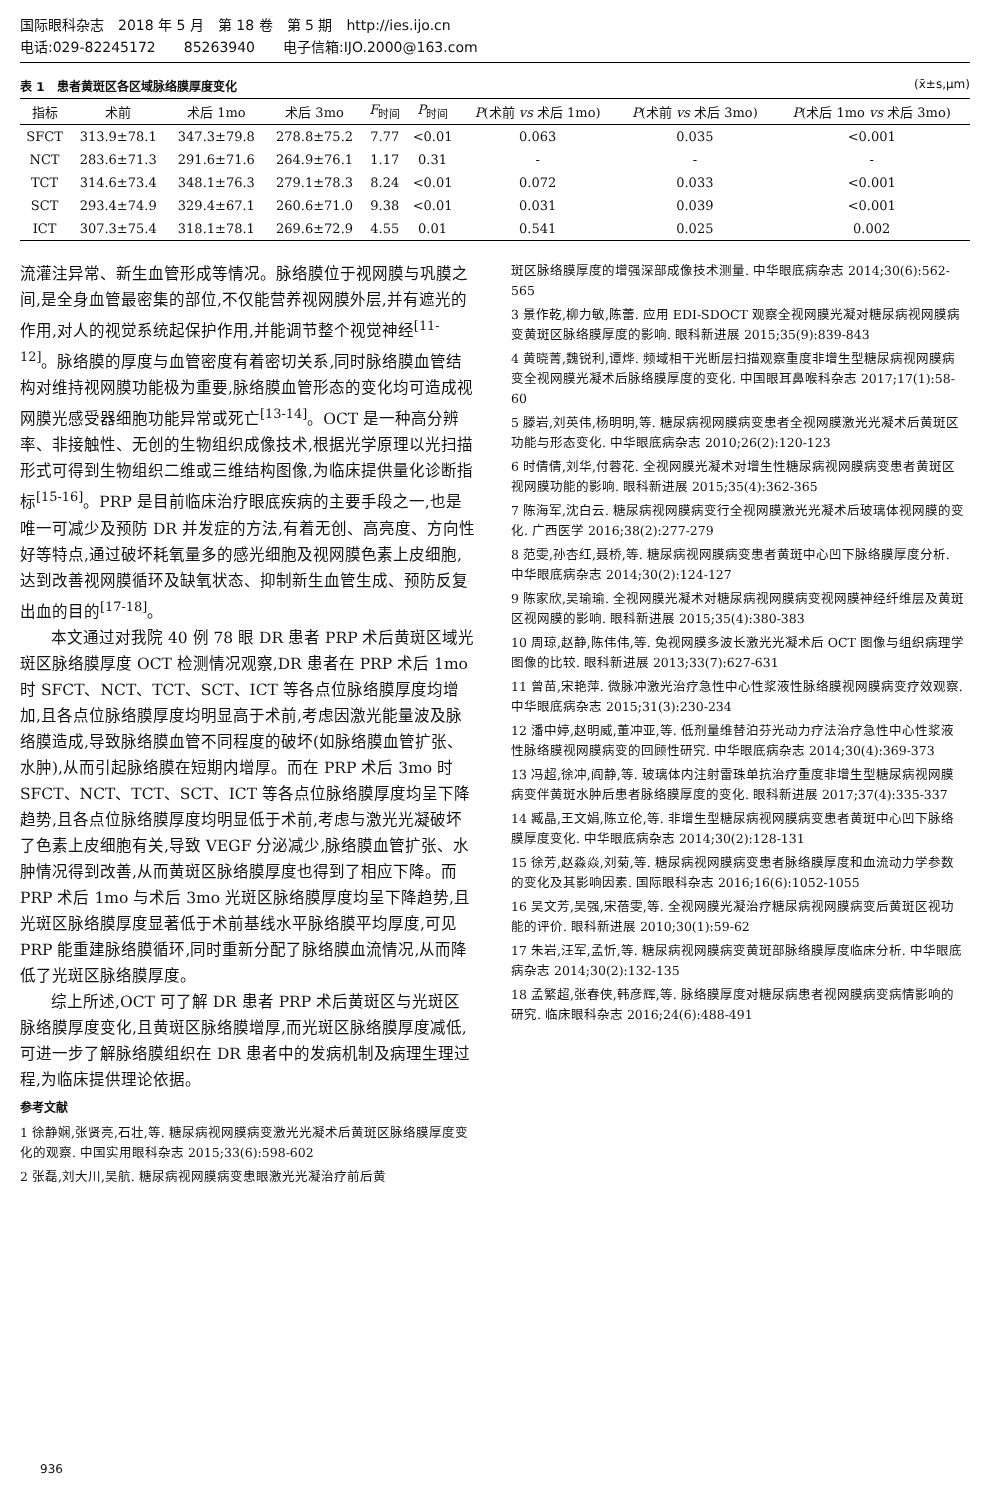国际眼科杂志　2018 年 5 月　第 18 卷　第 5 期　http://ies.ijo.cn
电话:029-82245172　　85263940　　电子信箱:IJO.2000@163.com
表 1　患者黄斑区各区域脉络膜厚度变化 (x̄±s,μm)
| 指标 | 术前 | 术后 1mo | 术后 3mo | F<sub>时间</sub> | P<sub>时间</sub> | P (术前 vs 术后 1mo) | P (术前 vs 术后 3mo) | P (术后 1mo vs 术后 3mo) |
| --- | --- | --- | --- | --- | --- | --- | --- | --- |
| SFCT | 313.9±78.1 | 347.3±79.8 | 278.8±75.2 | 7.77 | <0.01 | 0.063 | 0.035 | <0.001 |
| NCT | 283.6±71.3 | 291.6±71.6 | 264.9±76.1 | 1.17 | 0.31 | - | - | - |
| TCT | 314.6±73.4 | 348.1±76.3 | 279.1±78.3 | 8.24 | <0.01 | 0.072 | 0.033 | <0.001 |
| SCT | 293.4±74.9 | 329.4±67.1 | 260.6±71.0 | 9.38 | <0.01 | 0.031 | 0.039 | <0.001 |
| ICT | 307.3±75.4 | 318.1±78.1 | 269.6±72.9 | 4.55 | 0.01 | 0.541 | 0.025 | 0.002 |
流灌注异常、新生血管形成等情况。脉络膜位于视网膜与巩膜之间,是全身血管最密集的部位,不仅能营养视网膜外层,并有遮光的作用,对人的视觉系统起保护作用,并能调节整个视觉神经<sup>[11-12]</sup>。脉络膜的厚度与血管密度有着密切关系,同时脉络膜血管结构对维持视网膜功能极为重要,脉络膜血管形态的变化均可造成视网膜光感受器细胞功能异常或死亡<sup>[13-14]</sup>。OCT 是一种高分辨率、非接触性、无创的生物组织成像技术,根据光学原理以光扫描形式可得到生物组织二维或三维结构图像,为临床提供量化诊断指标<sup>[15-16]</sup>。PRP 是目前临床治疗眼底疾病的主要手段之一,也是唯一可减少及预防 DR 并发症的方法,有着无创、高亮度、方向性好等特点,通过破坏耗氧量多的感光细胞及视网膜色素上皮细胞,达到改善视网膜循环及缺氧状态、抑制新生血管生成、预防反复出血的目的<sup>[17-18]</sup>。
本文通过对我院 40 例 78 眼 DR 患者 PRP 术后黄斑区域光斑区脉络膜厚度 OCT 检测情况观察,DR 患者在 PRP 术后 1mo 时 SFCT、NCT、TCT、SCT、ICT 等各点位脉络膜厚度均增加,且各点位脉络膜厚度均明显高于术前,考虑因激光能量波及脉络膜造成,导致脉络膜血管不同程度的破坏(如脉络膜血管扩张、水肿),从而引起脉络膜在短期内增厚。而在 PRP 术后 3mo 时 SFCT、NCT、TCT、SCT、ICT 等各点位脉络膜厚度均呈下降趋势,且各点位脉络膜厚度均明显低于术前,考虑与激光光凝破坏了色素上皮细胞有关,导致 VEGF 分泌减少,脉络膜血管扩张、水肿情况得到改善,从而黄斑区脉络膜厚度也得到了相应下降。而 PRP 术后 1mo 与术后 3mo 光斑区脉络膜厚度均呈下降趋势,且光斑区脉络膜厚度显著低于术前基线水平脉络膜平均厚度,可见 PRP 能重建脉络膜循环,同时重新分配了脉络膜血流情况,从而降低了光斑区脉络膜厚度。
综上所述,OCT 可了解 DR 患者 PRP 术后黄斑区与光斑区脉络膜厚度变化,且黄斑区脉络膜增厚,而光斑区脉络膜厚度减低,可进一步了解脉络膜组织在 DR 患者中的发病机制及病理生理过程,为临床提供理论依据。
参考文献
1 徐静娴,张贤亮,石壮,等. 糖尿病视网膜病变激光光凝术后黄斑区脉络膜厚度变化的观察. 中国实用眼科杂志 2015;33(6):598-602
2 张磊,刘大川,吴航. 糖尿病视网膜病变患眼激光光凝治疗前后黄
斑区脉络膜厚度的增强深部成像技术测量. 中华眼底病杂志 2014;30(6):562-565
3 景作乾,柳力敏,陈蕾. 应用 EDI-SDOCT 观察全视网膜光凝对糖尿病视网膜病变黄斑区脉络膜厚度的影响. 眼科新进展 2015;35(9):839-843
4 黄晓菁,魏锐利,谭烨. 频域相干光断层扫描观察重度非增生型糖尿病视网膜病变全视网膜光凝术后脉络膜厚度的变化. 中国眼耳鼻喉科杂志 2017;17(1):58-60
5 滕岩,刘英伟,杨明明,等. 糖尿病视网膜病变患者全视网膜激光光凝术后黄斑区功能与形态变化. 中华眼底病杂志 2010;26(2):120-123
6 时倩倩,刘华,付蓉花. 全视网膜光凝术对增生性糖尿病视网膜病变患者黄斑区视网膜功能的影响. 眼科新进展 2015;35(4):362-365
7 陈海军,沈白云. 糖尿病视网膜病变行全视网膜激光光凝术后玻璃体视网膜的变化. 广西医学 2016;38(2):277-279
8 范雯,孙杏红,聂桥,等. 糖尿病视网膜病变患者黄斑中心凹下脉络膜厚度分析. 中华眼底病杂志 2014;30(2):124-127
9 陈家欣,吴瑜瑜. 全视网膜光凝术对糖尿病视网膜病变视网膜神经纤维层及黄斑区视网膜的影响. 眼科新进展 2015;35(4):380-383
10 周琼,赵静,陈伟伟,等. 兔视网膜多波长激光光凝术后 OCT 图像与组织病理学图像的比较. 眼科新进展 2013;33(7):627-631
11 曾苗,宋艳萍. 微脉冲激光治疗急性中心性浆液性脉络膜视网膜病变疗效观察. 中华眼底病杂志 2015;31(3):230-234
12 潘中婷,赵明威,董冲亚,等. 低剂量维替泊芬光动力疗法治疗急性中心性浆液性脉络膜视网膜病变的回顾性研究. 中华眼底病杂志 2014;30(4):369-373
13 冯超,徐冲,阎静,等. 玻璃体内注射雷珠单抗治疗重度非增生型糖尿病视网膜病变伴黄斑水肿后患者脉络膜厚度的变化. 眼科新进展 2017;37(4):335-337
14 臧晶,王文娟,陈立伦,等. 非增生型糖尿病视网膜病变患者黄斑中心凹下脉络膜厚度变化. 中华眼底病杂志 2014;30(2):128-131
15 徐芳,赵淼焱,刘菊,等. 糖尿病视网膜病变患者脉络膜厚度和血流动力学参数的变化及其影响因素. 国际眼科杂志 2016;16(6):1052-1055
16 吴文芳,吴强,宋蓓雯,等. 全视网膜光凝治疗糖尿病视网膜病变后黄斑区视功能的评价. 眼科新进展 2010;30(1):59-62
17 朱岩,汪军,孟忻,等. 糖尿病视网膜病变黄斑部脉络膜厚度临床分析. 中华眼底病杂志 2014;30(2):132-135
18 孟繁超,张春侠,韩彦辉,等. 脉络膜厚度对糖尿病患者视网膜病变病情影响的研究. 临床眼科杂志 2016;24(6):488-491
936